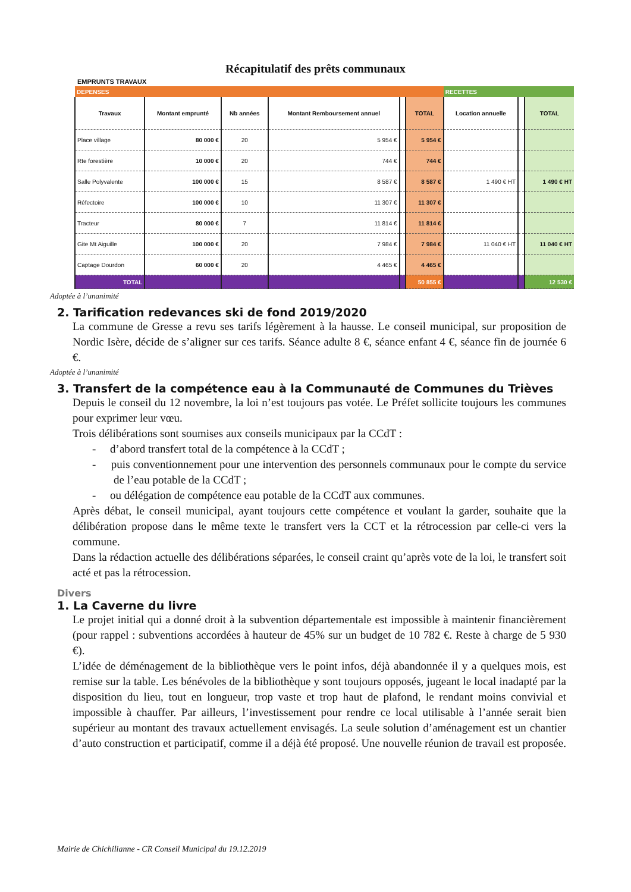Récapitulatif des prêts communaux
EMPRUNTS TRAVAUX
| DEPENSES | | | | | | RECETTES | | |
| Travaux | Montant emprunté | Nb années | Montant Remboursement annuel | | TOTAL | Location annuelle | | TOTAL |
| Place village | 80 000 € | 20 | 5 954 € | | 5 954 € | | | |
| Rte forestière | 10 000 € | 20 | 744 € | | 744 € | | | |
| Salle Polyvalente | 100 000 € | 15 | 8 587 € | | 8 587 € | 1 490 € HT | | 1 490 € HT |
| Réfectoire | 100 000 € | 10 | 11 307 € | | 11 307 € | | | |
| Tracteur | 80 000 € | 7 | 11 814 € | | 11 814 € | | | |
| Gite Mt Aiguille | 100 000 € | 20 | 7 984 € | | 7 984 € | 11 040 € HT | | 11 040 € HT |
| Captage Dourdon | 60 000 € | 20 | 4 465 € | | 4 465 € | | | |
| TOTAL | | | | | 50 855 € | | | 12 530 € |
Adoptée à l’unanimité
2. Tarification redevances ski de fond 2019/2020
La commune de Gresse a revu ses tarifs légèrement à la hausse. Le conseil municipal, sur proposition de Nordic Isère, décide de s’aligner sur ces tarifs. Séance adulte 8 €, séance enfant 4 €, séance fin de journée 6 €.
Adoptée à l’unanimité
3. Transfert de la compétence eau à la Communauté de Communes du Trièves
Depuis le conseil du 12 novembre, la loi n’est toujours pas votée. Le Préfet sollicite toujours les communes pour exprimer leur vœu.
Trois délibérations sont soumises aux conseils municipaux par la CCdT :
- d’abord transfert total de la compétence à la CCdT ;
- puis conventionnement pour une intervention des personnels communaux pour le compte du service de l’eau potable de la CCdT ;
- ou délégation de compétence eau potable de la CCdT aux communes.
Après débat, le conseil municipal, ayant toujours cette compétence et voulant la garder, souhaite que la délibération propose dans le même texte le transfert vers la CCT et la rétrocession par celle-ci vers la commune.
Dans la rédaction actuelle des délibérations séparées, le conseil craint qu’après vote de la loi, le transfert soit acté et pas la rétrocession.
Divers
1. La Caverne du livre
Le projet initial qui a donné droit à la subvention départementale est impossible à maintenir financièrement (pour rappel : subventions accordées à hauteur de 45% sur un budget de 10 782 €. Reste à charge de 5 930 €).
L’idée de déménagement de la bibliothèque vers le point infos, déjà abandonnée il y a quelques mois, est remise sur la table. Les bénévoles de la bibliothèque y sont toujours opposés, jugeant le local inadapté par la disposition du lieu, tout en longueur, trop vaste et trop haut de plafond, le rendant moins convivial et impossible à chauffer. Par ailleurs, l’investissement pour rendre ce local utilisable à l’année serait bien supérieur au montant des travaux actuellement envisagés. La seule solution d’aménagement est un chantier d’auto construction et participatif, comme il a déjà été proposé. Une nouvelle réunion de travail est proposée.
Mairie de Chichilianne - CR Conseil Municipal du 19.12.2019